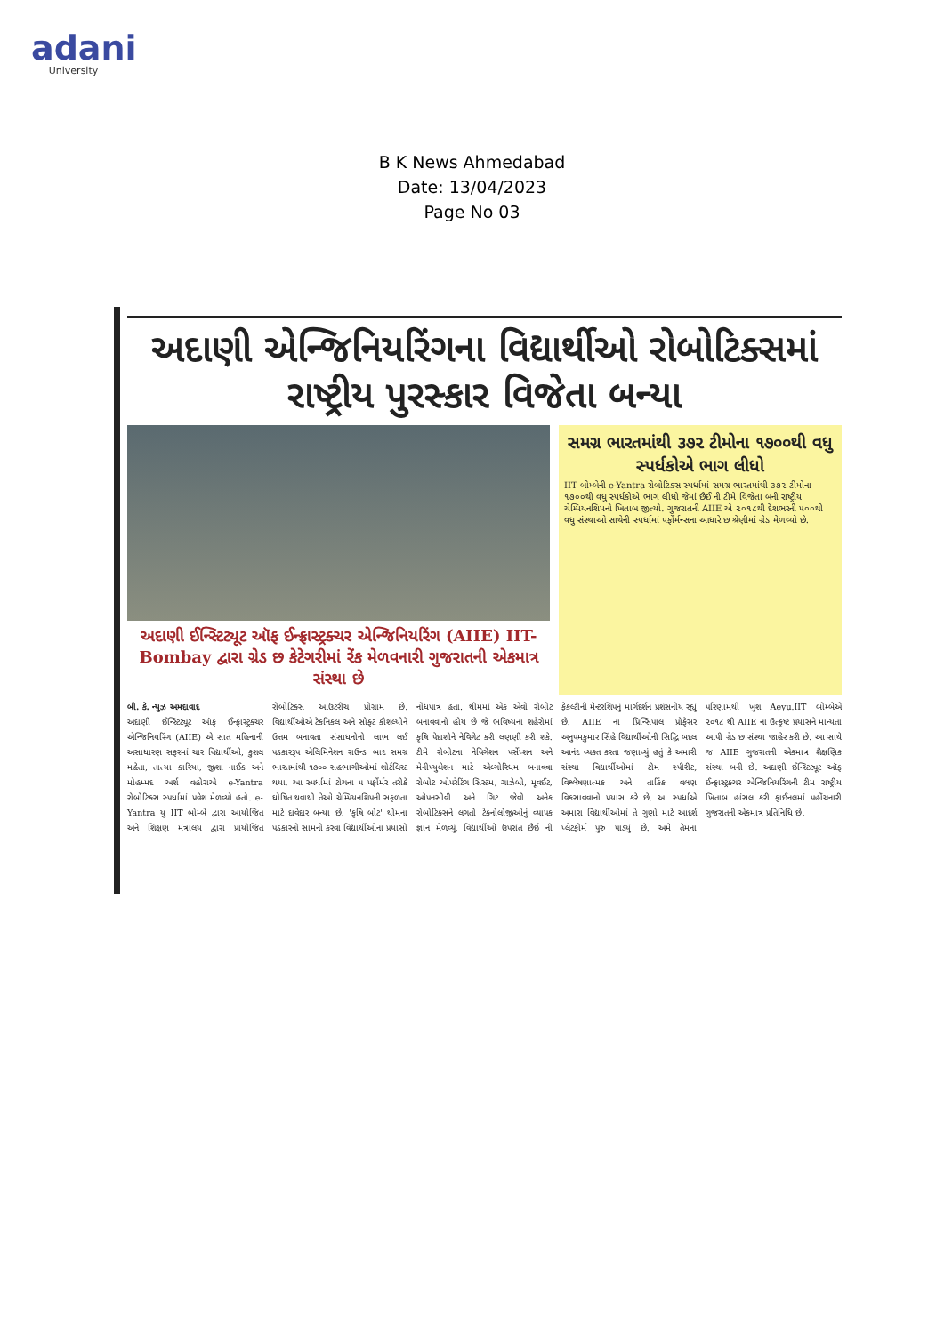adani
University
B K News Ahmedabad
Date: 13/04/2023
Page No 03
અદાણી એન્જિનિયરિંગના વિદ્યાર્થીઓ રોબોટિક્સમાં રાષ્ટ્રીય પુરસ્કાર વિજેતા બન્યા
અદાણી ઈન્સ્ટિટ્યૂટ ઑફ ઈન્ફ્રાસ્ટ્રક્ચર એન્જિનિયરિંગ (AIIE) IIT-Bombay દ્વારા ગ્રેડ છ કેટેગરીમાં રેંક મેળવનારી ગુજરાતની એકમાત્ર સંસ્થા છે
સમગ્ર ભારતમાંથી ૩૭૨ ટીમોના ૧૭૦૦થી વધુ સ્પર્ધકોએ ભાગ લીધો
IIT બોમ્બેની e-Yantra રોબોટિક્સ સ્પર્ધામાં સમગ્ર ભારતમાંથી ૩૭૨ ટીમોના ૧૭૦૦થી વધુ સ્પર્ધકોએ ભાગ લીધો જેમાં છૈઈ ની ટીમે વિજેતા બની રાષ્ટ્રીય ચેમ્પિયનશિપનો ખિતાબ જીત્યો. ગુજરાતની AIIE એ ૨૦૧૮થી દેશભરની ૫૦૦થી વધુ સંસ્થાઓ સાથેની સ્પર્ધામાં પર્ફોર્મન્સના આધારે છ શ્રેણીમાં ગ્રેડ મેળવ્યો છે.
બી. કે. ન્યુઝ અમદાવાદ
અદાણી ઈન્સ્ટિટ્યૂટ ઑફ ઈન્ફ્રાસ્ટ્રક્ચર એન્જિનિયરિંગ (AIIE) એ સાત મહિનાની અસાધારણ સફરમાં ચાર વિદ્યાર્થીઓ, કુશલ મહેતા, તાત્યા કારિયા, જીશા નાઈક અને મોહમ્મદ અર્શ વહોરાએ e-Yantra રોબોટિક્સ સ્પર્ધામાં પ્રવેશ મેળવ્યો હતો. e-Yantra યુ IIT બોમ્બે દ્વારા આયોજિત અને શિક્ષણ મંત્રાલય દ્વારા પ્રાયોજિત રોબોટિક્સ આઉટરીચ પ્રોગ્રામ છે. વિદ્યાર્થીઓએ ટેકનિકલ અને સોફ્ટ કૌશલ્યોને ઉત્તમ બનાવતા સંસાધનોનો લાભ લઈ પડકારરૂપ એલિમિનેશન રાઉન્ડ બાદ સમગ્ર ભારતમાંથી ૧૭૦૦ સહભાગીઓમાં શોર્ટલિસ્ટ થયા. આ સ્પર્ધામાં ટોચના ૫ પર્ફોર્મર તરીકે ઘોષિત થવાથી તેઓ ચેમ્પિયનશિપની સફળતા માટે દાવેદાર બન્યા છે. 'કૃષિ બોટ' થીમના પડકારનો સામનો કરવા વિદ્યાર્થીઓના પ્રયાસો નોંધપાત્ર હતા. થીમમાં એક એવો રોબોટ બનાવવાનો હોય છે જે ભવિષ્યના શહેરોમાં કૃષિ પેદાશોને નેવિગેટ કરી લણણી કરી શકે. ટીમે રોબોટના નેવિગેશન પર્સેપ્શન અને મેનીપ્યુલેશન માટે એલ્ગોરિધમ બનાવવા રોબોટ ઓપરેટિંગ સિસ્ટમ, ગાઝેબો, મૂવઈટ, ઓપનસીવી અને ગિટ જેવી અનેક રોબોટિક્સને લગતી ટેક્નોલોજીઓનું વ્યાપક જ્ઞાન મેળવ્યું. વિદ્યાર્થીઓ ઉપરાંત છૈઈ ની ફેકલ્ટીની મેન્ટરશિપનું માર્ગદર્શન પ્રશંસનીય રહ્યું છે. AIIE ના પ્રિન્સિપાલ પ્રોફેસર અનુપમકુમાર સિંહે વિદ્યાર્થીઓની સિદ્ધિ બદલ આનંદ વ્યક્ત કરતા જણાવ્યું હતું કે અમારી સંસ્થા વિદ્યાર્થીઓમાં ટીમ સ્પીરીટ, વિશ્લેષણાત્મક અને તાર્કિક વલણ વિકસાવવાનો પ્રયાસ કરે છે. આ સ્પર્ધાએ અમારા વિદ્યાર્થીઓમાં તે ગુણો માટે આદર્શ પ્લેટફોર્મ પુરુ પાડ્યું છે. અમે તેમના પરિણામથી ખુશ Aeyu.IIT બોમ્બેએ ૨૦૧૮ થી AIIE ના ઉત્કૃષ્ટ પ્રયાસને માન્યતા આપી ગ્રેડ છ સંસ્થા જાહેર કરી છે. આ સાથે જ AIIE ગુજરાતની એકમાત્ર શૈક્ષણિક સંસ્થા બની છે. અદાણી ઈન્સ્ટિટ્યૂટ ઑફ ઈન્ફ્રાસ્ટ્રક્ચર એન્જિનિયરિંગની ટીમ રાષ્ટ્રીય ખિતાબ હાંસલ કરી ફાઈનલમાં પહોંચનારી ગુજરાતની એકમાત્ર પ્રતિનિધિ છે.